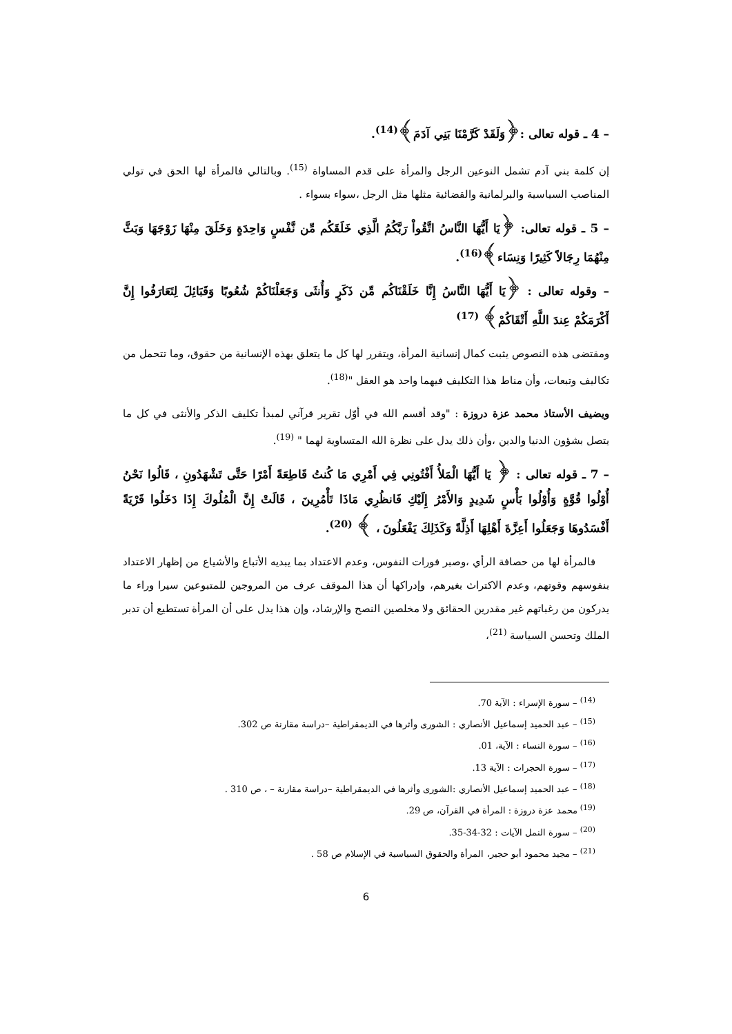– 4 ـ قوله تعالى :﴿وَلَقَدْ كَرَّمْنَا بَنِي آدَمَ﴾<sup>(14)</sup>.
إن كلمة بني آدم تشمل النوعين الرجل والمرأة على قدم المساواة <sup>(15)</sup>. وبالتالي فالمرأة لها الحق في تولي المناصب السياسية والبرلمانية والقضائية مثلها مثل الرجل ،سواء بسواء .
– 5 ـ قوله تعالى: ﴿يَا أَيُّهَا النَّاسُ اتَّقُواْ رَبَّكُمُ الَّذِي خَلَقَكُم مِّن نَّفْسٍ وَاحِدَةٍ وَخَلَقَ مِنْهَا زَوْجَهَا وَبَثَّ مِنْهُمَا رِجَالاً كَثِيرًا وَنِسَاء﴾<sup>(16)</sup>.
– وقوله تعالى : ﴿يَا أَيُّهَا النَّاسُ إِنَّا خَلَقْنَاكُم مِّن ذَكَرٍ وَأُنثَى وَجَعَلْنَاكُمْ شُعُوبًا وَقَبَائِلَ لِتَعَارَفُوا إِنَّ أَكْرَمَكُمْ عِندَ اللَّهِ أَتْقَاكُمْ﴾ <sup>(17)</sup>
ومقتضى هذه النصوص يثبت كمال إنسانية المرأة، ويتقرر لها كل ما يتعلق بهذه الإنسانية من حقوق، وما تتحمل من تكاليف وتبعات، وأن مناط هذا التكليف فيهما واحد هو العقل "<sup>(18)</sup>.
ويضيف الأستاذ محمد عزة دروزة : "وقد أقسم الله في أوّل تقرير قرآني لمبدأ تكليف الذكر والأنثى في كل ما يتصل بشؤون الدنيا والدين ،وأن ذلك يدل على نظرة الله المتساوية لهما " <sup>(19)</sup>.
– 7 ـ قوله تعالى : ﴿ يَا أَيُّهَا الْمَلأُ أَفْتُونِي فِي أَمْرِي مَا كُنتُ قَاطِعَةً أَمْرًا حَتَّى تَشْهَدُونِ ، قَالُوا نَحْنُ أُوْلُوا قُوَّةٍ وَأُوْلُوا بَأْسٍ شَدِيدٍ وَالأَمْرُ إِلَيْكِ فَانظُرِي مَاذَا تَأْمُرِينَ ، قَالَتْ إِنَّ الْمُلُوكَ إِذَا دَخَلُوا قَرْيَةً أَفْسَدُوهَا وَجَعَلُوا أَعِزَّةَ أَهْلِهَا أَذِلَّةً وَكَذَلِكَ يَفْعَلُونَ ، ﴾ <sup>(20)</sup>.
فالمرأة لها من حصافة الرأي ،وصبر فورات النفوس، وعدم الاعتداد بما يبديه الأتباع والأشياع من إظهار الاعتداد بنفوسهم وقوتهم، وعدم الاكتراث بغيرهم، وإدراكها أن هذا الموقف عرف من المروجين للمتبوعين سيرا وراء ما يدركون من رغباتهم غير مقدرين الحقائق ولا مخلصين النصح والإرشاد، وإن هذا يدل على أن المرأة تستطيع أن تدبر الملك وتحسن السياسة <sup>(21)</sup>،
<sup>(14)</sup> – سورة الإسراء : الآية 70.
<sup>(15)</sup> – عبد الحميد إسماعيل الأنصاري : الشورى وأثرها في الديمقراطية –دراسة مقارنة ص 302.
<sup>(16)</sup> – سورة النساء : الآية، 01.
<sup>(17)</sup> – سورة الحجرات : الآية 13.
<sup>(18)</sup> – عبد الحميد إسماعيل الأنصاري :الشورى وأثرها في الديمقراطية –دراسة مقارنة – ، ص 310 .
<sup>(19)</sup> محمد عزة دروزة : المرأة في القرآن، ص 29.
<sup>(20)</sup> – سورة النمل الآيات : 32-34-35.
<sup>(21)</sup> – مجيد محمود أبو حجير، المرأة والحقوق السياسية في الإسلام ص 58 .
6